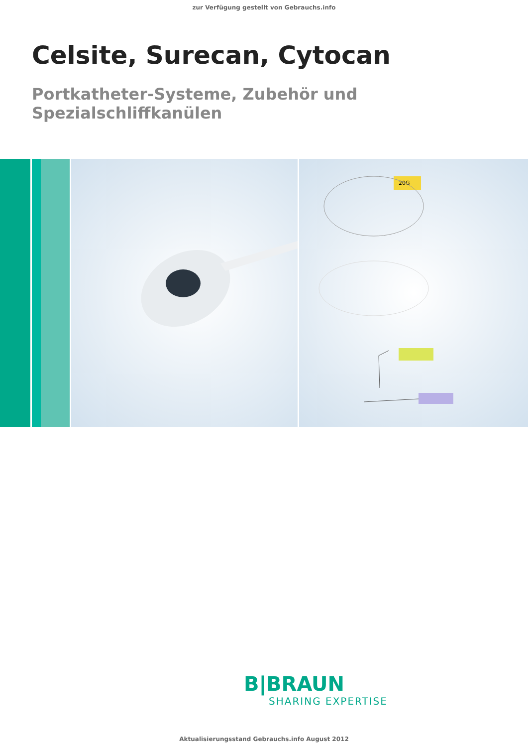zur Verfügung gestellt von Gebrauchs.info
Celsite, Surecan, Cytocan
Portkatheter-Systeme, Zubehör und Spezialschliffkanülen
20G
B|BRAUN
SHARING EXPERTISE
Aktualisierungsstand Gebrauchs.info August 2012